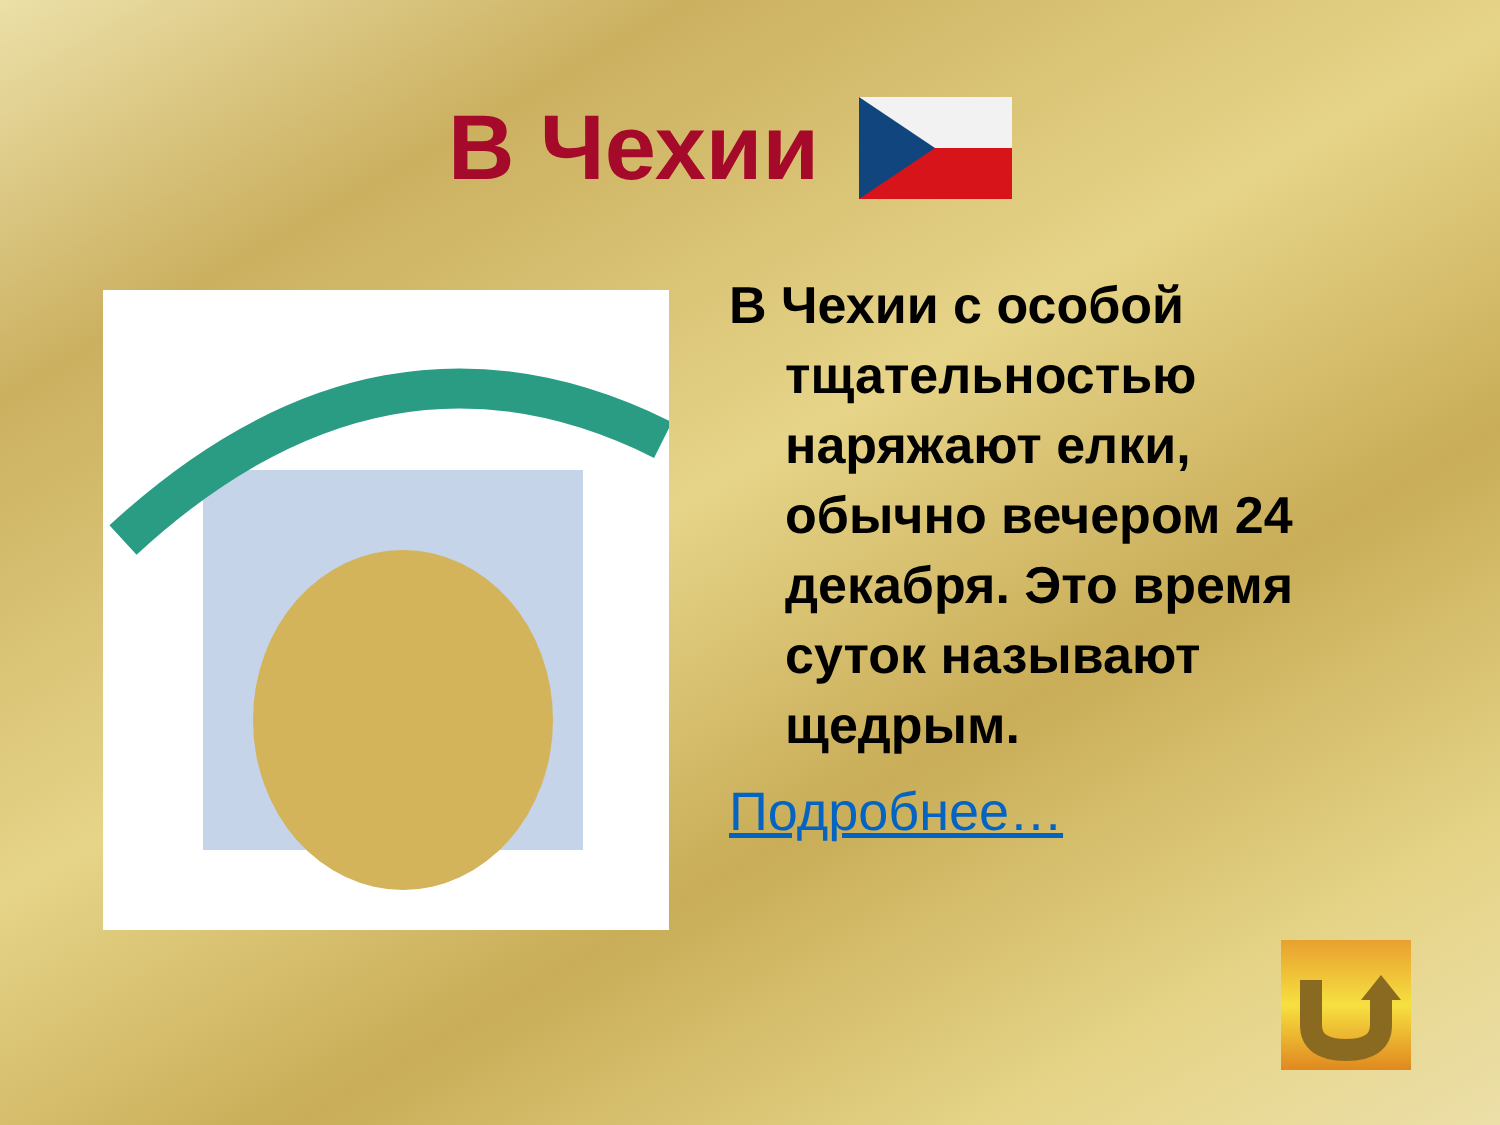В Чехии
В Чехии с особой тщательностью наряжают елки, обычно вечером 24 декабря. Это время суток называют щедрым.
Подробнее…